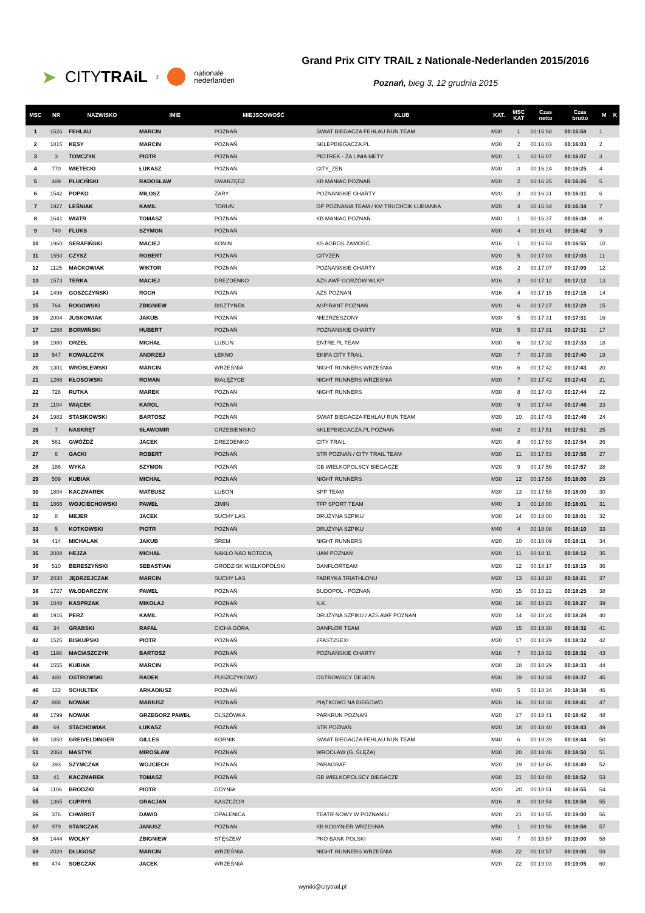➤ CITYTRAiL z nationale
nederlanden
Grand Prix CITY TRAIL z Nationale-Nederlanden 2015/2016
Poznań, bieg 3, 12 grudnia 2015
| MSC | NR | NAZWISKO | IMIE | MIEJSCOWOŚĆ | KLUB | KAT. | MSC KAT | Czas netto | Czas brutto | M | K |
| --- | --- | --- | --- | --- | --- | --- | --- | --- | --- | --- | --- |
| 1 | 1526 | FEHLAU | MARCIN | POZNAŃ | ŚWIAT BIEGACZA FEHLAU RUN TEAM | M30 | 1 | 00:15:58 | 00:15:58 | 1 | |
| 2 | 1815 | KĘSY | MARCIN | POZNAŃ | SKLEPBIEGACZA.PL | M30 | 2 | 00:16:03 | 00:16:03 | 2 | |
| 3 | 3 | TOMCZYK | PIOTR | POZNAN | PIOTREK - ZA LINIA METY | M20 | 1 | 00:16:07 | 00:16:07 | 3 | |
| 4 | 770 | WIETECKI | ŁUKASZ | POZNAŃ | CITY_ZEN | M30 | 3 | 00:16:24 | 00:16:25 | 4 | |
| 5 | 489 | PLUCIŃSKI | RADOSŁAW | SWARZĘDZ | KB MANIAC POZNAŃ | M20 | 2 | 00:16:25 | 00:16:26 | 5 | |
| 6 | 1542 | POPKO | MIŁOSZ | ŻARY | POZNAŃSKIE CHARTY | M20 | 3 | 00:16:31 | 00:16:31 | 6 | |
| 7 | 1927 | LEŚNIAK | KAMIL | TORUŃ | GP POZNANIA TEAM / KM TRUCHCIK ŁUBIANKA | M20 | 4 | 00:16:34 | 00:16:34 | 7 | |
| 8 | 1641 | WIATR | TOMASZ | POZNAŃ | KB MANIAC POZNAŃ | M40 | 1 | 00:16:37 | 00:16:38 | 8 | |
| 9 | 749 | FLUKS | SZYMON | POZNAŃ | | M30 | 4 | 00:16:41 | 00:16:42 | 9 | |
| 10 | 1960 | SERAFIŃSKI | MACIEJ | KONIN | KS AGROS ZAMOŚĆ | M16 | 1 | 00:16:53 | 00:16:55 | 10 | |
| 11 | 1550 | CZYSZ | ROBERT | POZNAŃ | CITYZEN | M20 | 5 | 00:17:03 | 00:17:03 | 11 | |
| 12 | 1125 | MAĆKOWIAK | WIKTOR | POZNAŃ | POZNAŃSKIE CHARTY | M16 | 2 | 00:17:07 | 00:17:09 | 12 | |
| 13 | 1573 | TERKA | MACIEJ | DREZDENKO | AZS AWF GORZÓW WLKP | M16 | 3 | 00:17:12 | 00:17:12 | 13 | |
| 14 | 1496 | GOSZCZYŃSKI | ROCH | POZNAŃ | AZS POZNAŃ | M16 | 4 | 00:17:15 | 00:17:16 | 14 | |
| 15 | 764 | ROGOWSKI | ZBIGNIEW | BISZTYNEK | ASPIRANT POZNAŃ | M20 | 6 | 00:17:27 | 00:17:28 | 15 | |
| 16 | 2004 | JUSKOWIAK | JAKUB | POZNAŃ | NIEZRZESZONY | M30 | 5 | 00:17:31 | 00:17:31 | 16 | |
| 17 | 1268 | BORWIŃSKI | HUBERT | POZNAŃ | POZNAŃSKIE CHARTY | M16 | 5 | 00:17:31 | 00:17:31 | 17 | |
| 18 | 1980 | ORZEŁ | MICHAŁ | LUBLIN | ENTRE.PL TEAM | M30 | 6 | 00:17:32 | 00:17:33 | 18 | |
| 19 | 547 | KOWALCZYK | ANDRZEJ | ŁEKNO | EKIPA CITY TRAIL | M20 | 7 | 00:17:39 | 00:17:40 | 19 | |
| 20 | 1301 | WRÓBLEWSKI | MARCIN | WRZEŚNIA | NIGHT RUNNERS WRZEŚNIA | M16 | 6 | 00:17:42 | 00:17:43 | 20 | |
| 21 | 1266 | KŁOSOWSKI | ROMAN | BIAŁĘŻYCE | NIGHT RUNNERS WRZEŚNIA | M30 | 7 | 00:17:42 | 00:17:43 | 21 | |
| 22 | 728 | RUTKA | MAREK | POZNAN | NIGHT RUNNERS | M30 | 8 | 00:17:43 | 00:17:44 | 22 | |
| 23 | 1194 | WIĄCEK | KAROL | POZNAŃ | | M30 | 9 | 00:17:44 | 00:17:46 | 23 | |
| 24 | 1983 | STASIKOWSKI | BARTOSZ | POZNAŃ | ŚWIAT BIEGACZA FEHLAU RUN TEAM | M30 | 10 | 00:17:43 | 00:17:46 | 24 | |
| 25 | 7 | NASKRĘT | SŁAWOMIR | GRZEBIENISKO | SKLEPBIEGACZA.PL POZNAŃ | M40 | 2 | 00:17:51 | 00:17:51 | 25 | |
| 26 | 561 | GWÓŹDŹ | JACEK | DREZDENKO | CITY TRAIL | M20 | 8 | 00:17:53 | 00:17:54 | 26 | |
| 27 | 6 | GACKI | ROBERT | POZNAŃ | STR POZNAŃ / CITY TRAIL TEAM | M30 | 11 | 00:17:53 | 00:17:56 | 27 | |
| 28 | 186 | WYKA | SZYMON | POZNAŃ | GB WIELKOPOLSCY BIEGACZE | M20 | 9 | 00:17:56 | 00:17:57 | 28 | |
| 29 | 509 | KUBIAK | MICHAŁ | POZNAŃ | NIGHT RUNNERS | M30 | 12 | 00:17:58 | 00:18:00 | 29 | |
| 30 | 1804 | KACZMAREK | MATEUSZ | LUBOŃ | SPP TEAM | M30 | 13 | 00:17:58 | 00:18:00 | 30 | |
| 31 | 1866 | WOJCIECHOWSKI | PAWEŁ | ZIMIN | TFP SPORT TEAM | M40 | 3 | 00:18:00 | 00:18:01 | 31 | |
| 32 | 8 | MEJER | JACEK | SUCHY LAS | DRUŻYNA SZPIKU | M30 | 14 | 00:18:00 | 00:18:01 | 32 | |
| 33 | 5 | KOTKOWSKI | PIOTR | POZNAŃ | DRUŻYNA SZPIKU | M40 | 4 | 00:18:08 | 00:18:10 | 33 | |
| 34 | 414 | MICHALAK | JAKUB | ŚREM | NIGHT RUNNERS | M20 | 10 | 00:18:09 | 00:18:11 | 34 | |
| 35 | 2008 | HEJZA | MICHAŁ | NAKŁO NAD NOTECIĄ | UAM POZNAŃ | M20 | 11 | 00:18:11 | 00:18:12 | 35 | |
| 36 | 510 | BERESZYŃSKI | SEBASTIAN | GRODZISK WIELKOPOLSKI | DANFLORTEAM | M20 | 12 | 00:18:17 | 00:18:19 | 36 | |
| 37 | 2030 | JĘDRZEJCZAK | MARCIN | SUCHY LAS | FABRYKA TRIATHLONU | M20 | 13 | 00:18:20 | 00:18:21 | 37 | |
| 38 | 1727 | WŁODARCZYK | PAWEŁ | POZNAŃ | BUDOPOL - POZNAŃ | M30 | 15 | 00:18:22 | 00:18:25 | 38 | |
| 39 | 1048 | KASPRZAK | MIKOŁAJ | POZNAŃ | K.K. | M30 | 16 | 00:18:23 | 00:18:27 | 39 | |
| 40 | 1916 | PERZ | KAMIL | POZNAŃ | DRUŻYNA SZPIKU / AZS AWF POZNAŃ | M20 | 14 | 00:18:24 | 00:18:28 | 40 | |
| 41 | 34 | GRABSKI | RAFAŁ | CICHA GÓRA | DANFLOR TEAM | M20 | 15 | 00:18:30 | 00:18:32 | 41 | |
| 42 | 1525 | BISKUPSKI | PIOTR | POZNAŃ | 2FAST2SEXI | M30 | 17 | 00:18:29 | 00:18:32 | 42 | |
| 43 | 1198 | MACIASZCZYK | BARTOSZ | POZNAŃ | POZNAŃSKIE CHARTY | M16 | 7 | 00:18:32 | 00:18:32 | 43 | |
| 44 | 1555 | KUBIAK | MARCIN | POZNAŃ | | M30 | 18 | 00:18:29 | 00:18:33 | 44 | |
| 45 | 480 | OSTROWSKI | RADEK | PUSZCZYKOWO | OSTROWSCY DESIGN | M30 | 19 | 00:18:34 | 00:18:37 | 45 | |
| 46 | 122 | SCHULTEK | ARKADIUSZ | POZNAŃ | | M40 | 5 | 00:18:34 | 00:18:38 | 46 | |
| 47 | 888 | NOWAK | MARIUSZ | POZNAŃ | PIĄTKOWO NA BIEGOWO | M20 | 16 | 00:18:38 | 00:18:41 | 47 | |
| 48 | 1799 | NOWAK | GRZEGORZ PAWEŁ | OLSZÓWKA | PARKRUN POZNAŃ | M20 | 17 | 00:18:41 | 00:18:42 | 48 | |
| 49 | 69 | STACHOWIAK | ŁUKASZ | POZNAŃ | STR POZNAŃ | M20 | 18 | 00:18:40 | 00:18:43 | 49 | |
| 50 | 1850 | GREIVELDINGER | GILLES | KORNIK | ŚWIAT BIEGACZA FEHLAU RUN TEAM | M40 | 6 | 00:18:39 | 00:18:44 | 50 | |
| 51 | 2068 | MASTYK | MIROSŁAW | POZNAŃ | WROCŁAW (G. ŚLĘŻA) | M30 | 20 | 00:18:46 | 00:18:50 | 51 | |
| 52 | 393 | SZYMCZAK | WOJCIECH | POZNAŃ | PARAGRAF | M20 | 19 | 00:18:46 | 00:18:49 | 52 | |
| 53 | 41 | KACZMAREK | TOMASZ | POZNAŃ | GB WIELKOPOLSCY BIEGACZE | M30 | 21 | 00:18:48 | 00:18:52 | 53 | |
| 54 | 1106 | BRODZKI | PIOTR | GDYNIA | | M20 | 20 | 00:18:51 | 00:18:55 | 54 | |
| 55 | 1365 | CUPRYŚ | GRACJAN | KASZCZOR | | M16 | 8 | 00:18:54 | 00:18:58 | 55 | |
| 56 | 376 | CHWIROT | DAWID | OPALENICA | TEATR NOWY W POZNANIU | M20 | 21 | 00:18:55 | 00:19:00 | 56 | |
| 57 | 979 | STANCZAK | JANUSZ | POZNAN | KB KOSYNIER WRZESNIA | M50 | 1 | 00:18:56 | 00:18:58 | 57 | |
| 58 | 1444 | WOLNY | ZBIGNIEW | STĘSZEW | PKO BANK POLSKI | M40 | 7 | 00:18:57 | 00:19:00 | 58 | |
| 59 | 2029 | DŁUGOSZ | MARCIN | WRZEŚNIA | NIGHT RUNNERS WRZEŚNIA | M30 | 22 | 00:18:57 | 00:19:00 | 59 | |
| 60 | 474 | SOBCZAK | JACEK | WRZEŚNIA | | M20 | 22 | 00:19:03 | 00:19:05 | 60 | |
wyniki@citytrail.pl